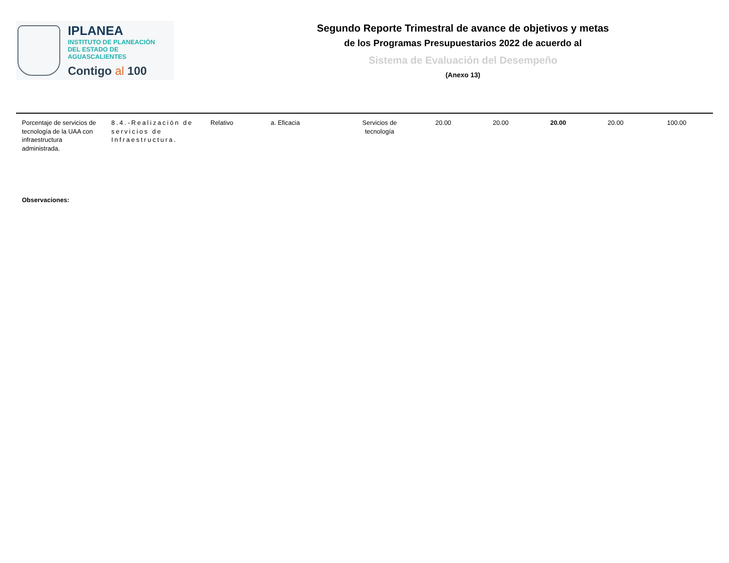IPLANEA
INSTITUTO DE PLANEACIÓN
DEL ESTADO DE AGUASCALIENTES
Contigo al 100
Segundo Reporte Trimestral de avance de objetivos y metas
de los Programas Presupuestarios 2022 de acuerdo al
Sistema de Evaluación del Desempeño
(Anexo 13)
| Porcentaje de servicios de tecnología de la UAA con infraestructura administrada. | 8.4.-Realización de servicios de Infraestructura. | Relativo | a. Eficacia | Servicios de tecnología | 20.00 | 20.00 | 20.00 | 20.00 | 100.00 |
Observaciones: